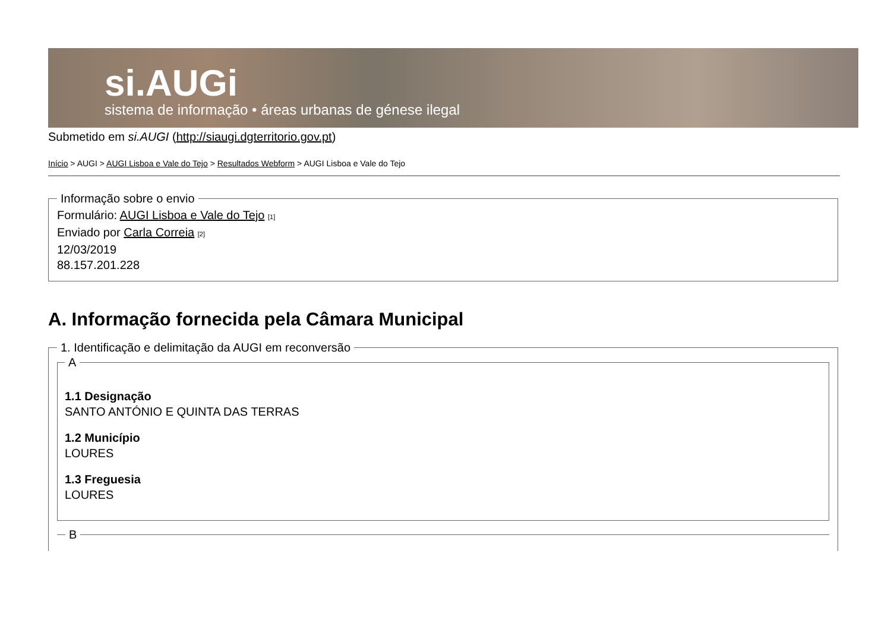si.AUGi
sistema de informação • áreas urbanas de génese ilegal
Submetido em si.AUGI (http://siaugi.dgterritorio.gov.pt)
Início > AUGI > AUGI Lisboa e Vale do Tejo > Resultados Webform > AUGI Lisboa e Vale do Tejo
Informação sobre o envio Formulário: AUGI Lisboa e Vale do Tejo [1]
Enviado por Carla Correia [2]
12/03/2019
88.157.201.228
A. Informação fornecida pela Câmara Municipal
1. Identificação e delimitação da AUGI em reconversão A
1.1 Designação
SANTO ANTÓNIO E QUINTA DAS TERRAS
1.2 Município
LOURES
1.3 Freguesia
LOURES
B